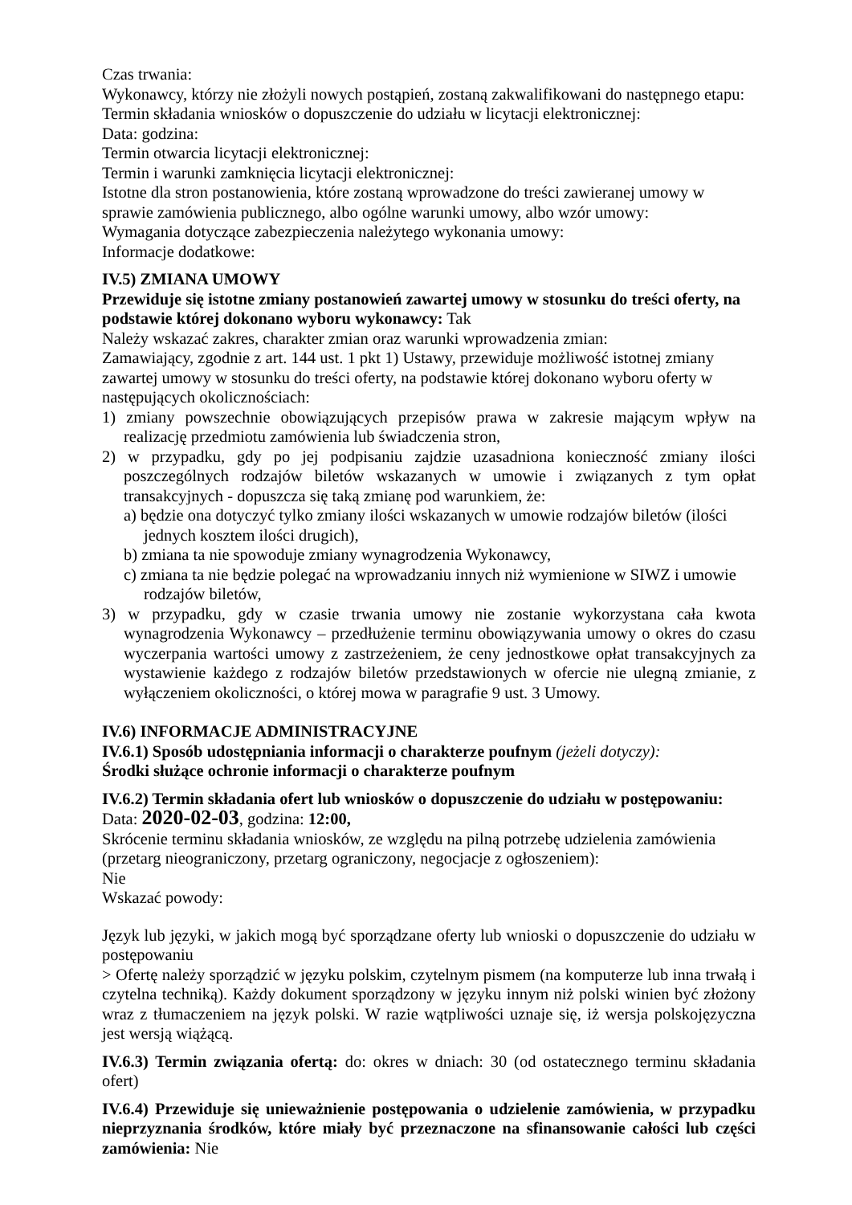Czas trwania:
Wykonawcy, którzy nie złożyli nowych postąpień, zostaną zakwalifikowani do następnego etapu:
Termin składania wniosków o dopuszczenie do udziału w licytacji elektronicznej:
Data: godzina:
Termin otwarcia licytacji elektronicznej:
Termin i warunki zamknięcia licytacji elektronicznej:
Istotne dla stron postanowienia, które zostaną wprowadzone do treści zawieranej umowy w sprawie zamówienia publicznego, albo ogólne warunki umowy, albo wzór umowy:
Wymagania dotyczące zabezpieczenia należytego wykonania umowy:
Informacje dodatkowe:
IV.5) ZMIANA UMOWY
Przewiduje się istotne zmiany postanowień zawartej umowy w stosunku do treści oferty, na podstawie której dokonano wyboru wykonawcy: Tak
Należy wskazać zakres, charakter zmian oraz warunki wprowadzenia zmian:
Zamawiający, zgodnie z art. 144 ust. 1 pkt 1) Ustawy, przewiduje możliwość istotnej zmiany zawartej umowy w stosunku do treści oferty, na podstawie której dokonano wyboru oferty w następujących okolicznościach:
1) zmiany powszechnie obowiązujących przepisów prawa w zakresie mającym wpływ na realizację przedmiotu zamówienia lub świadczenia stron,
2) w przypadku, gdy po jej podpisaniu zajdzie uzasadniona konieczność zmiany ilości poszczególnych rodzajów biletów wskazanych w umowie i związanych z tym opłat transakcyjnych - dopuszcza się taką zmianę pod warunkiem, że:
a) będzie ona dotyczyć tylko zmiany ilości wskazanych w umowie rodzajów biletów (ilości jednych kosztem ilości drugich),
b) zmiana ta nie spowoduje zmiany wynagrodzenia Wykonawcy,
c) zmiana ta nie będzie polegać na wprowadzaniu innych niż wymienione w SIWZ i umowie rodzajów biletów,
3) w przypadku, gdy w czasie trwania umowy nie zostanie wykorzystana cała kwota wynagrodzenia Wykonawcy – przedłużenie terminu obowiązywania umowy o okres do czasu wyczerpania wartości umowy z zastrzeżeniem, że ceny jednostkowe opłat transakcyjnych za wystawienie każdego z rodzajów biletów przedstawionych w ofercie nie ulegną zmianie, z wyłączeniem okoliczności, o której mowa w paragrafie 9 ust. 3 Umowy.
IV.6) INFORMACJE ADMINISTRACYJNE
IV.6.1) Sposób udostępniania informacji o charakterze poufnym (jeżeli dotyczy):
Środki służące ochronie informacji o charakterze poufnym
IV.6.2) Termin składania ofert lub wniosków o dopuszczenie do udziału w postępowaniu:
Data: 2020-02-03, godzina: 12:00,
Skrócenie terminu składania wniosków, ze względu na pilną potrzebę udzielenia zamówienia (przetarg nieograniczony, przetarg ograniczony, negocjacje z ogłoszeniem):
Nie
Wskazać powody:
Język lub języki, w jakich mogą być sporządzane oferty lub wnioski o dopuszczenie do udziału w postępowaniu
> Ofertę należy sporządzić w języku polskim, czytelnym pismem (na komputerze lub inna trwałą i czytelna techniką). Każdy dokument sporządzony w języku innym niż polski winien być złożony wraz z tłumaczeniem na język polski. W razie wątpliwości uznaje się, iż wersja polskojęzyczna jest wersją wiążącą.
IV.6.3) Termin związania ofertą: do: okres w dniach: 30 (od ostatecznego terminu składania ofert)
IV.6.4) Przewiduje się unieważnienie postępowania o udzielenie zamówienia, w przypadku nieprzyznania środków, które miały być przeznaczone na sfinansowanie całości lub części zamówienia: Nie